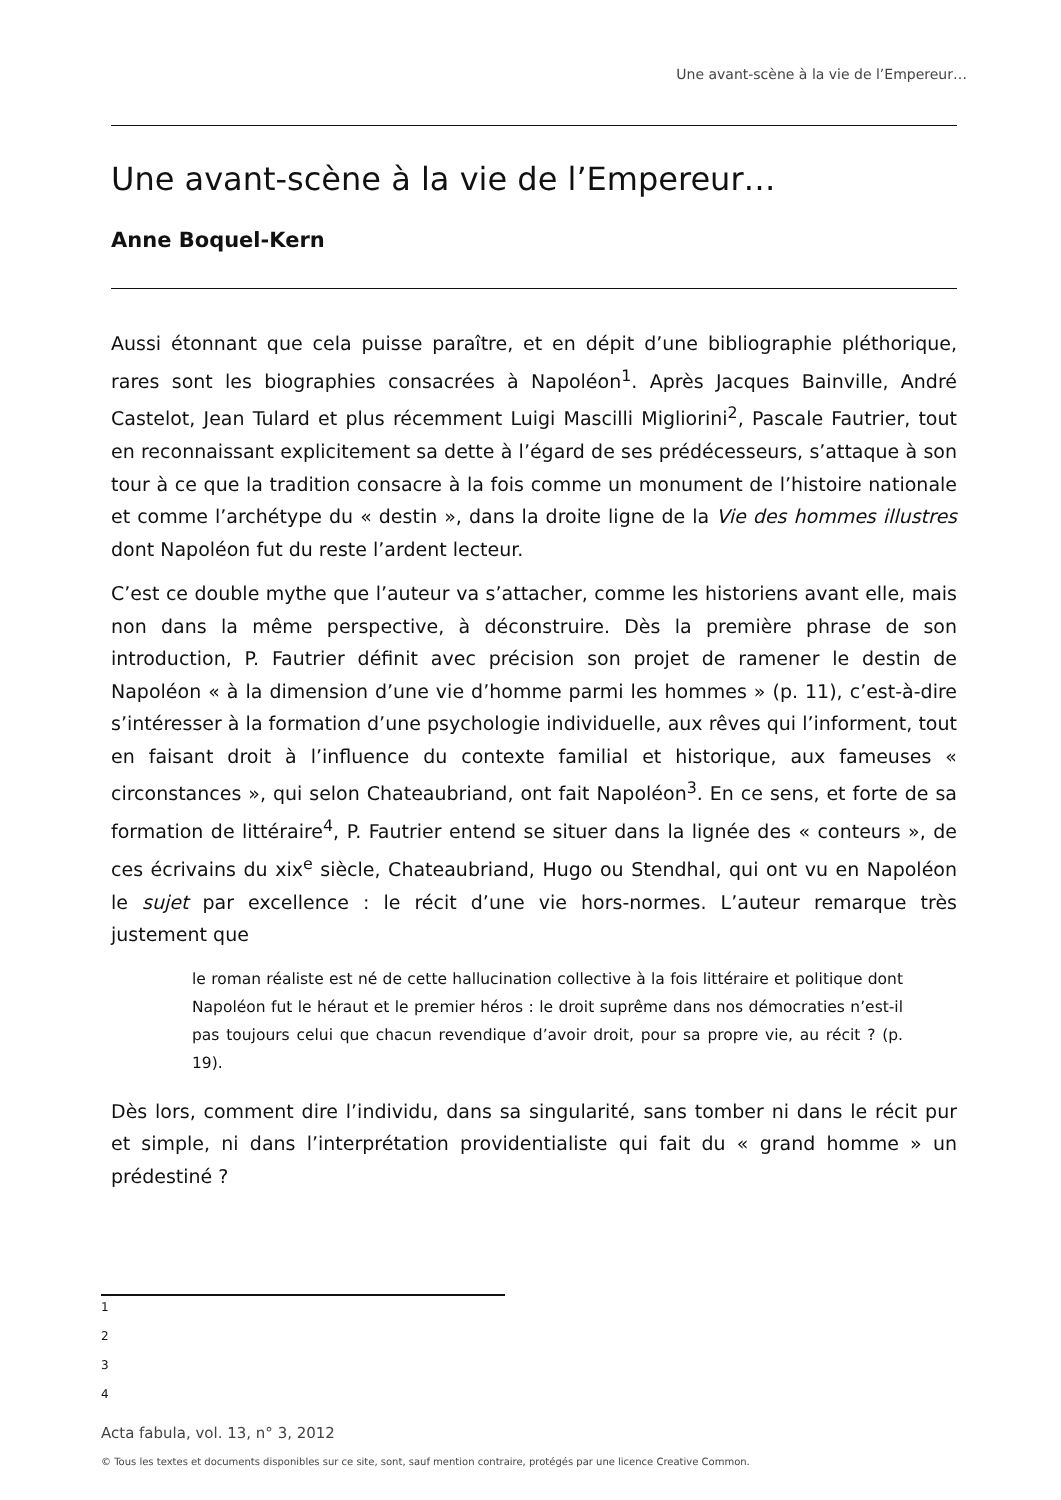Une avant-scène à la vie de l’Empereur…
Une avant-scène à la vie de l’Empereur…
Anne Boquel-Kern
Aussi étonnant que cela puisse paraître, et en dépit d’une bibliographie pléthorique, rares sont les biographies consacrées à Napoléon<sup>1</sup>. Après Jacques Bainville, André Castelot, Jean Tulard et plus récemment Luigi Mascilli Migliorini<sup>2</sup>, Pascale Fautrier, tout en reconnaissant explicitement sa dette à l’égard de ses prédécesseurs, s’attaque à son tour à ce que la tradition consacre à la fois comme un monument de l’histoire nationale et comme l’archétype du « destin », dans la droite ligne de la Vie des hommes illustres dont Napoléon fut du reste l’ardent lecteur.
C’est ce double mythe que l’auteur va s’attacher, comme les historiens avant elle, mais non dans la même perspective, à déconstruire. Dès la première phrase de son introduction, P. Fautrier définit avec précision son projet de ramener le destin de Napoléon « à la dimension d’une vie d’homme parmi les hommes » (p. 11), c’est-à-dire s’intéresser à la formation d’une psychologie individuelle, aux rêves qui l’informent, tout en faisant droit à l’influence du contexte familial et historique, aux fameuses « circonstances », qui selon Chateaubriand, ont fait Napoléon<sup>3</sup>. En ce sens, et forte de sa formation de littéraire<sup>4</sup>, P. Fautrier entend se situer dans la lignée des « conteurs », de ces écrivains du xix<sup>e</sup> siècle, Chateaubriand, Hugo ou Stendhal, qui ont vu en Napoléon le sujet par excellence : le récit d’une vie hors-normes. L’auteur remarque très justement que
le roman réaliste est né de cette hallucination collective à la fois littéraire et politique dont Napoléon fut le héraut et le premier héros : le droit suprême dans nos démocraties n’est-il pas toujours celui que chacun revendique d’avoir droit, pour sa propre vie, au récit ? (p. 19).
Dès lors, comment dire l’individu, dans sa singularité, sans tomber ni dans le récit pur et simple, ni dans l’interprétation providentialiste qui fait du « grand homme » un prédestiné ?
1
2
3
4
Acta fabula, vol. 13, n° 3, 2012
© Tous les textes et documents disponibles sur ce site, sont, sauf mention contraire, protégés par une licence Creative Common.